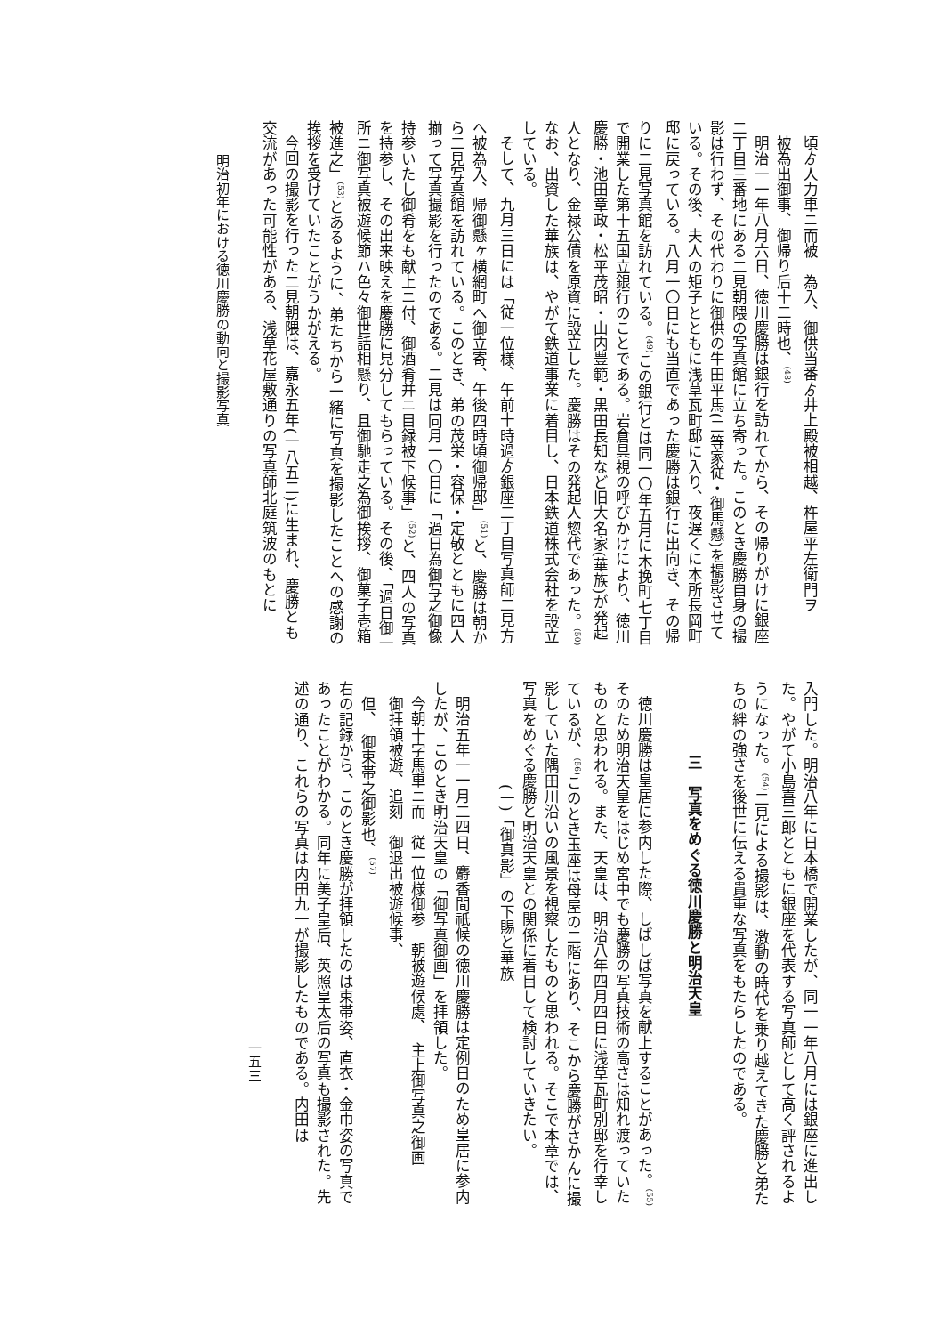頃ゟ人力車ニ而被　為入、御供当番ゟ井上殿被相越、杵屋平左衛門ヲ
被為出御事、御帰り后十二時也、<sup>(48)</sup>
明治一一年八月六日、徳川慶勝は銀行を訪れてから、その帰りがけに銀座二丁目三番地にある二見朝隈の写真館に立ち寄った。このとき慶勝自身の撮影は行わず、その代わりに御供の牛田平馬(二等家従・御馬懸)を撮影させている。その後、夫人の矩子とともに浅草瓦町邸に入り、夜遅くに本所長岡町邸に戻っている。八月一〇日にも当直であった慶勝は銀行に出向き、その帰りに二見写真館を訪れている。<sup>(49)</sup>この銀行とは同一〇年五月に木挽町七丁目で開業した第十五国立銀行のことである。岩倉具視の呼びかけにより、徳川慶勝・池田章政・松平茂昭・山内豊範・黒田長知など旧大名家(華族)が発起人となり、金禄公債を原資に設立した。慶勝はその発起人惣代であった。<sup>(50)</sup>なお、出資した華族は、やがて鉄道事業に着目し、日本鉄道株式会社を設立している。
そして、九月三日には「従一位様、午前十時過ゟ銀座二丁目写真師二見方へ被為入、帰御懸ヶ横網町へ御立寄、午後四時頃御帰邸」<sup>(51)</sup>と、慶勝は朝から二見写真館を訪れている。このとき、弟の茂栄・容保・定敬とともに四人揃って写真撮影を行ったのである。二見は同月一〇日に「過日為御写之御像持参いたし御肴をも献上ニ付、御酒肴并ニ目録被下候事」<sup>(52)</sup>と、四人の写真を持参し、その出来映えを慶勝に見分してもらっている。その後、「過日御一所ニ御写真被遊候節ハ色々御世話相懸り、且御馳走之為御挨拶、御菓子壱箱被進之」<sup>(53)</sup>とあるように、弟たちから一緒に写真を撮影したことへの感謝の挨拶を受けていたことがうかがえる。
今回の撮影を行った二見朝隈は、嘉永五年(一八五二)に生まれ、慶勝とも交流があった可能性がある、浅草花屋敷通りの写真師北庭筑波のもとに
明治初年における徳川慶勝の動向と撮影写真
入門した。明治八年に日本橋で開業したが、同一一年八月には銀座に進出した。やがて小島喜三郎とともに銀座を代表する写真師として高く評されるようになった。<sup>(54)</sup>二見による撮影は、激動の時代を乗り越えてきた慶勝と弟たちの絆の強さを後世に伝える貴重な写真をもたらしたのである。
三　写真をめぐる徳川慶勝と明治天皇
徳川慶勝は皇居に参内した際、しばしば写真を献上することがあった。<sup>(55)</sup>そのため明治天皇をはじめ宮中でも慶勝の写真技術の高さは知れ渡っていたものと思われる。また、天皇は、明治八年四月四日に浅草瓦町別邸を行幸しているが、<sup>(56)</sup>このとき玉座は母屋の二階にあり、そこから慶勝がさかんに撮影していた隅田川沿いの風景を視察したものと思われる。そこで本章では、写真をめぐる慶勝と明治天皇との関係に着目して検討していきたい。
(一)「御真影」の下賜と華族
明治五年一一月二四日、麝香間祇候の徳川慶勝は定例日のため皇居に参内したが、このとき明治天皇の「御写真御画」を拝領した。
今朝十字馬車ニ而　従一位様御参　朝被遊候處、　主上御写真之御画
御拝領被遊、追刻　御退出被遊候事、
但、　御束帯之御影也、<sup>(57)</sup>
右の記録から、このとき慶勝が拝領したのは束帯姿、直衣・金巾姿の写真であったことがわかる。同年に美子皇后、英照皇太后の写真も撮影された。先述の通り、これらの写真は内田九一が撮影したものである。内田は
一五三